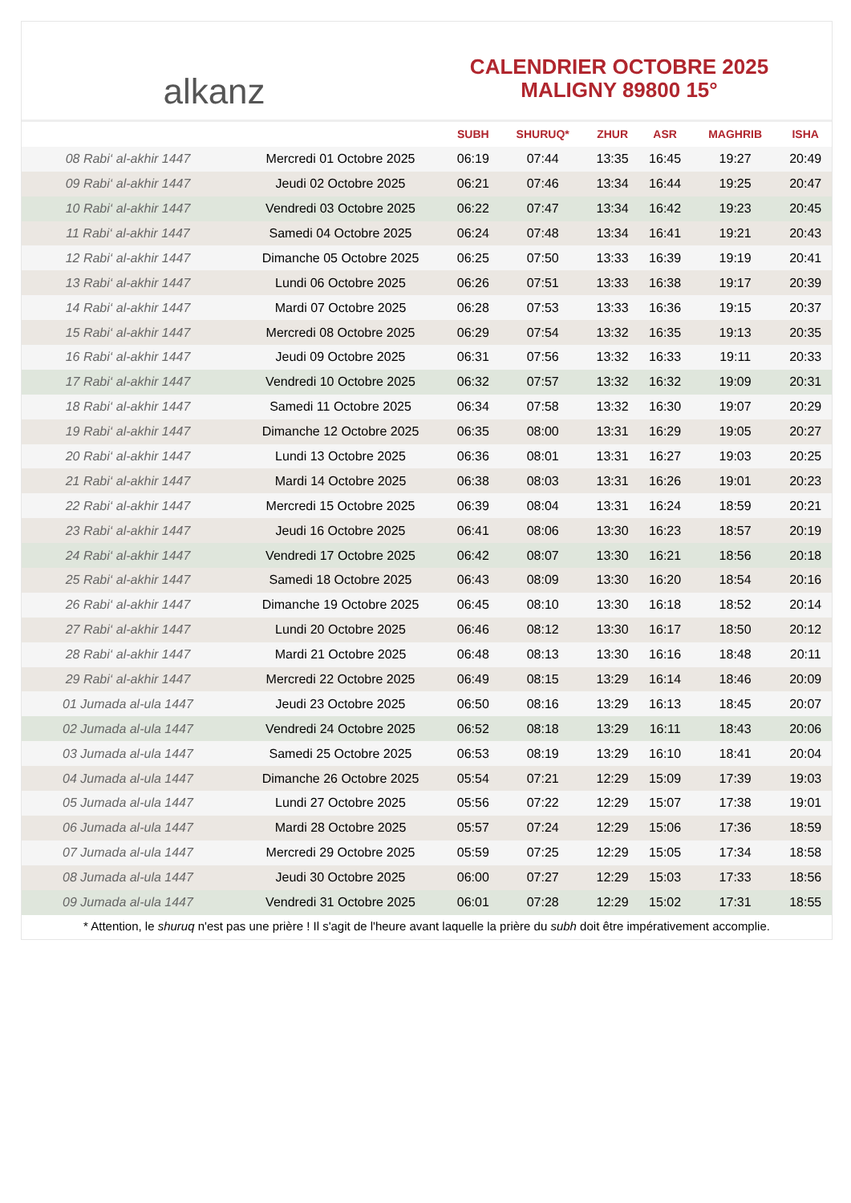alkanz
CALENDRIER OCTOBRE 2025
MALIGNY 89800 15°
| | | SUBH | SHURUQ* | ZHUR | ASR | MAGHRIB | ISHA |
| --- | --- | --- | --- | --- | --- | --- | --- |
| 08 Rabi‘ al-akhir 1447 | Mercredi 01 Octobre 2025 | 06:19 | 07:44 | 13:35 | 16:45 | 19:27 | 20:49 |
| 09 Rabi‘ al-akhir 1447 | Jeudi 02 Octobre 2025 | 06:21 | 07:46 | 13:34 | 16:44 | 19:25 | 20:47 |
| 10 Rabi‘ al-akhir 1447 | Vendredi 03 Octobre 2025 | 06:22 | 07:47 | 13:34 | 16:42 | 19:23 | 20:45 |
| 11 Rabi‘ al-akhir 1447 | Samedi 04 Octobre 2025 | 06:24 | 07:48 | 13:34 | 16:41 | 19:21 | 20:43 |
| 12 Rabi‘ al-akhir 1447 | Dimanche 05 Octobre 2025 | 06:25 | 07:50 | 13:33 | 16:39 | 19:19 | 20:41 |
| 13 Rabi‘ al-akhir 1447 | Lundi 06 Octobre 2025 | 06:26 | 07:51 | 13:33 | 16:38 | 19:17 | 20:39 |
| 14 Rabi‘ al-akhir 1447 | Mardi 07 Octobre 2025 | 06:28 | 07:53 | 13:33 | 16:36 | 19:15 | 20:37 |
| 15 Rabi‘ al-akhir 1447 | Mercredi 08 Octobre 2025 | 06:29 | 07:54 | 13:32 | 16:35 | 19:13 | 20:35 |
| 16 Rabi‘ al-akhir 1447 | Jeudi 09 Octobre 2025 | 06:31 | 07:56 | 13:32 | 16:33 | 19:11 | 20:33 |
| 17 Rabi‘ al-akhir 1447 | Vendredi 10 Octobre 2025 | 06:32 | 07:57 | 13:32 | 16:32 | 19:09 | 20:31 |
| 18 Rabi‘ al-akhir 1447 | Samedi 11 Octobre 2025 | 06:34 | 07:58 | 13:32 | 16:30 | 19:07 | 20:29 |
| 19 Rabi‘ al-akhir 1447 | Dimanche 12 Octobre 2025 | 06:35 | 08:00 | 13:31 | 16:29 | 19:05 | 20:27 |
| 20 Rabi‘ al-akhir 1447 | Lundi 13 Octobre 2025 | 06:36 | 08:01 | 13:31 | 16:27 | 19:03 | 20:25 |
| 21 Rabi‘ al-akhir 1447 | Mardi 14 Octobre 2025 | 06:38 | 08:03 | 13:31 | 16:26 | 19:01 | 20:23 |
| 22 Rabi‘ al-akhir 1447 | Mercredi 15 Octobre 2025 | 06:39 | 08:04 | 13:31 | 16:24 | 18:59 | 20:21 |
| 23 Rabi‘ al-akhir 1447 | Jeudi 16 Octobre 2025 | 06:41 | 08:06 | 13:30 | 16:23 | 18:57 | 20:19 |
| 24 Rabi‘ al-akhir 1447 | Vendredi 17 Octobre 2025 | 06:42 | 08:07 | 13:30 | 16:21 | 18:56 | 20:18 |
| 25 Rabi‘ al-akhir 1447 | Samedi 18 Octobre 2025 | 06:43 | 08:09 | 13:30 | 16:20 | 18:54 | 20:16 |
| 26 Rabi‘ al-akhir 1447 | Dimanche 19 Octobre 2025 | 06:45 | 08:10 | 13:30 | 16:18 | 18:52 | 20:14 |
| 27 Rabi‘ al-akhir 1447 | Lundi 20 Octobre 2025 | 06:46 | 08:12 | 13:30 | 16:17 | 18:50 | 20:12 |
| 28 Rabi‘ al-akhir 1447 | Mardi 21 Octobre 2025 | 06:48 | 08:13 | 13:30 | 16:16 | 18:48 | 20:11 |
| 29 Rabi‘ al-akhir 1447 | Mercredi 22 Octobre 2025 | 06:49 | 08:15 | 13:29 | 16:14 | 18:46 | 20:09 |
| 01 Jumada al-ula 1447 | Jeudi 23 Octobre 2025 | 06:50 | 08:16 | 13:29 | 16:13 | 18:45 | 20:07 |
| 02 Jumada al-ula 1447 | Vendredi 24 Octobre 2025 | 06:52 | 08:18 | 13:29 | 16:11 | 18:43 | 20:06 |
| 03 Jumada al-ula 1447 | Samedi 25 Octobre 2025 | 06:53 | 08:19 | 13:29 | 16:10 | 18:41 | 20:04 |
| 04 Jumada al-ula 1447 | Dimanche 26 Octobre 2025 | 05:54 | 07:21 | 12:29 | 15:09 | 17:39 | 19:03 |
| 05 Jumada al-ula 1447 | Lundi 27 Octobre 2025 | 05:56 | 07:22 | 12:29 | 15:07 | 17:38 | 19:01 |
| 06 Jumada al-ula 1447 | Mardi 28 Octobre 2025 | 05:57 | 07:24 | 12:29 | 15:06 | 17:36 | 18:59 |
| 07 Jumada al-ula 1447 | Mercredi 29 Octobre 2025 | 05:59 | 07:25 | 12:29 | 15:05 | 17:34 | 18:58 |
| 08 Jumada al-ula 1447 | Jeudi 30 Octobre 2025 | 06:00 | 07:27 | 12:29 | 15:03 | 17:33 | 18:56 |
| 09 Jumada al-ula 1447 | Vendredi 31 Octobre 2025 | 06:01 | 07:28 | 12:29 | 15:02 | 17:31 | 18:55 |
* Attention, le shuruq n'est pas une prière ! Il s'agit de l'heure avant laquelle la prière du subh doit être impérativement accomplie.